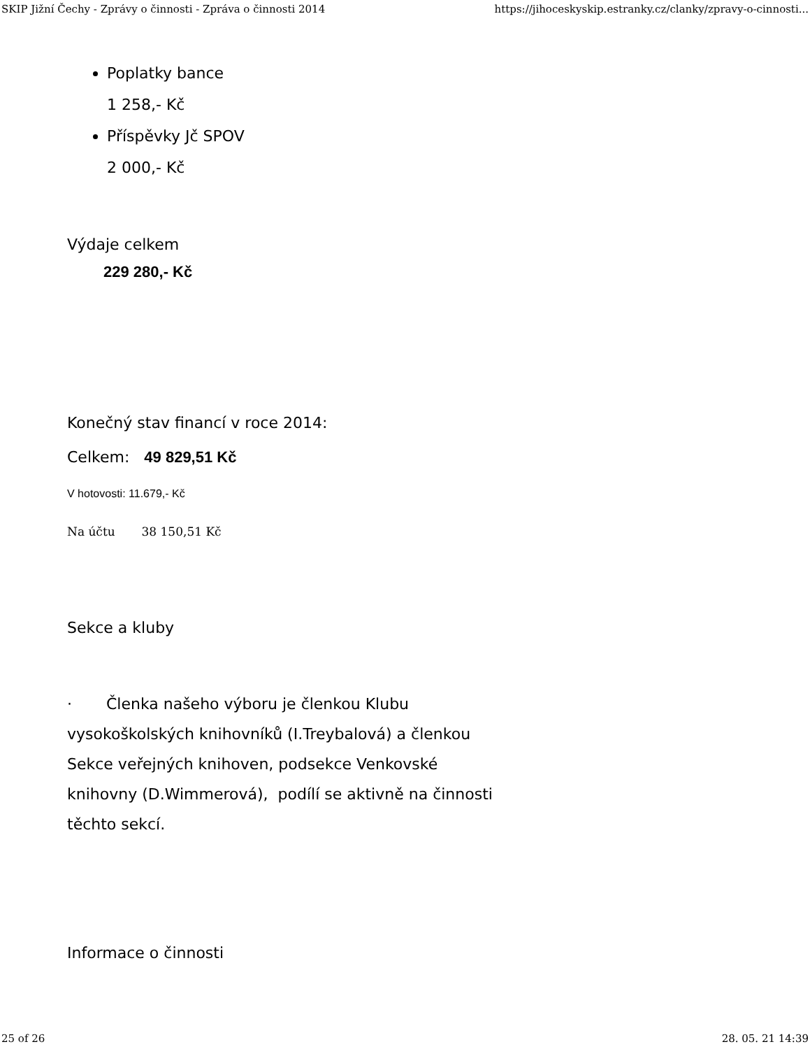SKIP Jižní Čechy - Zprávy o činnosti - Zpráva o činnosti 2014 https://jihoceskyskip.estranky.cz/clanky/zpravy-o-cinnosti...
Poplatky bance
1 258,- Kč
Příspěvky Jč SPOV
2 000,- Kč
Výdaje celkem
229 280,- Kč
Konečný stav financí v roce 2014:
Celkem: 49 829,51 Kč
V hotovosti: 11.679,- Kč
Na účtu 38 150,51 Kč
Sekce a kluby
· Členka našeho výboru je členkou Klubu vysokoškolských knihovníků (I.Treybalová) a členkou Sekce veřejných knihoven, podsekce Venkovské knihovny (D.Wimmerová), podílí se aktivně na činnosti těchto sekcí.
Informace o činnosti
25 of 26 28. 05. 21 14:39